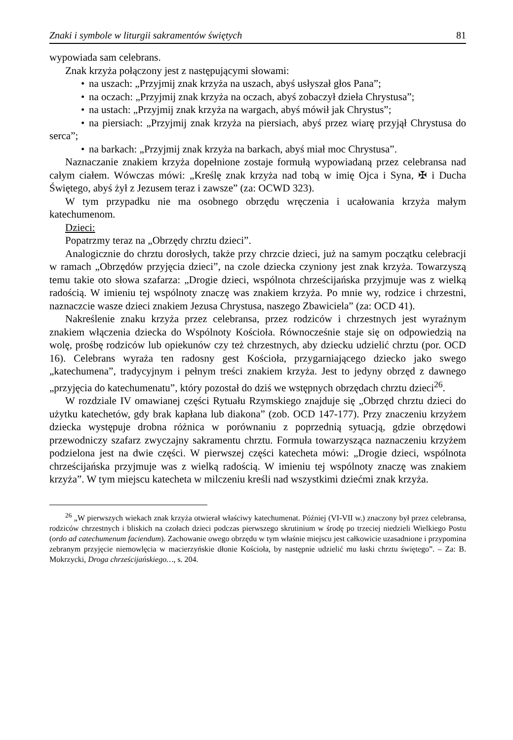Znaki i symbole w liturgii sakramentów świętych 81
wypowiada sam celebrans.
Znak krzyża połączony jest z następującymi słowami:
• na uszach: „Przyjmij znak krzyża na uszach, abyś usłyszał głos Pana”;
• na oczach: „Przyjmij znak krzyża na oczach, abyś zobaczył dzieła Chrystusa”;
• na ustach: „Przyjmij znak krzyża na wargach, abyś mówił jak Chrystus”;
• na piersiach: „Przyjmij znak krzyża na piersiach, abyś przez wiarę przyjął Chrystusa do serca”;
• na barkach: „Przyjmij znak krzyża na barkach, abyś miał moc Chrystusa”.
Naznaczanie znakiem krzyża dopełnione zostaje formułą wypowiadaną przez celebransa nad całym ciałem. Wówczas mówi: „Kreślę znak krzyża nad tobą w imię Ojca i Syna, ✠ i Ducha Świętego, abyś żył z Jezusem teraz i zawsze” (za: OCWD 323).
W tym przypadku nie ma osobnego obrzędu wręczenia i ucałowania krzyża małym katechumenom.
Dzieci:
Popatrzmy teraz na „Obrzędy chrztu dzieci”.
Analogicznie do chrztu dorosłych, także przy chrzcie dzieci, już na samym początku celebracji w ramach „Obrzędów przyjęcia dzieci”, na czole dziecka czyniony jest znak krzyża. Towarzyszą temu takie oto słowa szafarza: „Drogie dzieci, wspólnota chrześcijańska przyjmuje was z wielką radością. W imieniu tej wspólnoty znaczę was znakiem krzyża. Po mnie wy, rodzice i chrzestni, naznaczcie wasze dzieci znakiem Jezusa Chrystusa, naszego Zbawiciela” (za: OCD 41).
Nakreślenie znaku krzyża przez celebransa, przez rodziców i chrzestnych jest wyraźnym znakiem włączenia dziecka do Wspólnoty Kościoła. Równocześnie staje się on odpowiedzią na wolę, prośbę rodziców lub opiekunów czy też chrzestnych, aby dziecku udzielić chrztu (por. OCD 16). Celebrans wyraża ten radosny gest Kościoła, przygarniającego dziecko jako swego „katechumena”, tradycyjnym i pełnym treści znakiem krzyża. Jest to jedyny obrzęd z dawnego „przyjęcia do katechumenatu”, który pozostał do dziś we wstępnych obrzędach chrztu dzieci<sup>26</sup>.
W rozdziale IV omawianej części Rytuału Rzymskiego znajduje się „Obrzęd chrztu dzieci do użytku katechetów, gdy brak kapłana lub diakona” (zob. OCD 147-177). Przy znaczeniu krzyżem dziecka występuje drobna różnica w porównaniu z poprzednią sytuacją, gdzie obrzędowi przewodniczy szafarz zwyczajny sakramentu chrztu. Formuła towarzysząca naznaczeniu krzyżem podzielona jest na dwie części. W pierwszej części katecheta mówi: „Drogie dzieci, wspólnota chrześcijańska przyjmuje was z wielką radością. W imieniu tej wspólnoty znaczę was znakiem krzyża”. W tym miejscu katecheta w milczeniu kreśli nad wszystkimi dziećmi znak krzyża.
<sup>26</sup> „W pierwszych wiekach znak krzyża otwierał właściwy katechumenat. Później (VI-VII w.) znaczony był przez celebransa, rodziców chrzestnych i bliskich na czołach dzieci podczas pierwszego skrutinium w środę po trzeciej niedzieli Wielkiego Postu (ordo ad catechumenum faciendum). Zachowanie owego obrzędu w tym właśnie miejscu jest całkowicie uzasadnione i przypomina zebranym przyjęcie niemowlęcia w macierzyńskie dłonie Kościoła, by następnie udzielić mu łaski chrztu świętego”. – Za: B. Mokrzycki, Droga chrześcijańskiego…, s. 204.